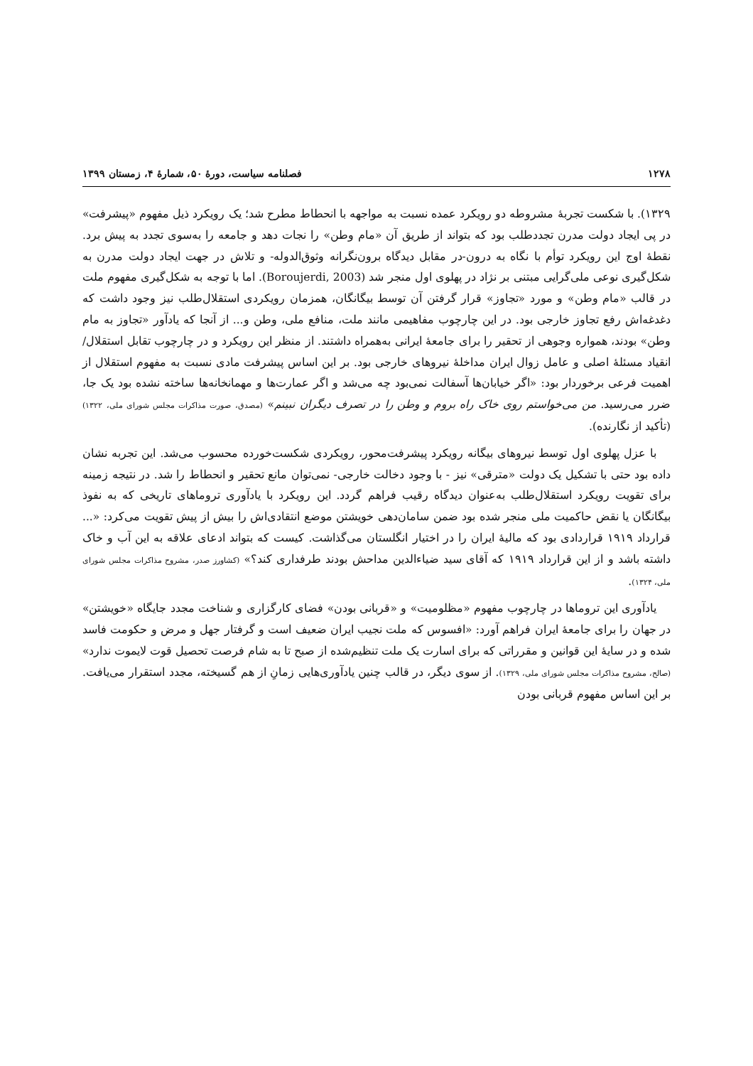۱۲۷۸ فصلنامه سیاست، دورهٔ ۵۰، شمارهٔ ۴، زمستان ۱۳۹۹
۱۳۲۹). با شکست تجربهٔ مشروطه دو رویکرد عمده نسبت به مواجهه با انحطاط مطرح شد؛ یک رویکرد ذیل مفهوم «پیشرفت» در پی ایجاد دولت مدرن تجددطلب بود که بتواند از طریق آن «مام وطن» را نجات دهد و جامعه را به‌سوی تجدد به پیش برد. نقطهٔ اوج این رویکرد توأم با نگاه به درون-در مقابل دیدگاه برون‌نگرانه وثوق‌الدوله- و تلاش در جهت ایجاد دولت مدرن به شکل‌گیری نوعی ملی‌گرایی مبتنی بر نژاد در پهلوی اول منجر شد (Boroujerdi, 2003). اما با توجه به شکل‌گیری مفهوم ملت در قالب «مام وطن» و مورد «تجاوز» قرار گرفتن آن توسط بیگانگان، همزمان رویکردی استقلال‌طلب نیز وجود داشت که دغدغه‌اش رفع تجاوز خارجی بود. در این چارچوب مفاهیمی مانند ملت، منافع ملی، وطن و... از آنجا که یادآور «تجاوز به مام وطن» بودند، همواره وجوهی از تحقیر را برای جامعهٔ ایرانی به‌همراه داشتند. از منظر این رویکرد و در چارچوب تقابل استقلال/ انقیاد مسئلهٔ اصلی و عامل زوال ایران مداخلهٔ نیروهای خارجی بود. بر این اساس پیشرفت مادی نسبت به مفهوم استقلال از اهمیت فرعی برخوردار بود: «اگر خیابان‌ها آسفالت نمی‌بود چه می‌شد و اگر عمارت‌ها و مهمانخانه‌ها ساخته نشده بود یک جا، ضرر می‌رسید. من می‌خواستم روی خاک راه بروم و وطن را در تصرف دیگران نبینم» (مصدق، صورت مذاکرات مجلس شورای ملی، ۱۳۲۲) (تأکید از نگارنده).
با عزل پهلوی اول توسط نیروهای بیگانه رویکرد پیشرفت‌محور، رویکردی شکست‌خورده محسوب می‌شد. این تجربه نشان داده بود حتی با تشکیل یک دولت «مترقی» نیز - با وجود دخالت خارجی- نمی‌توان مانع تحقیر و انحطاط را شد. در نتیجه زمینه برای تقویت رویکرد استقلال‌طلب به‌عنوان دیدگاه رقیب فراهم گردد. این رویکرد با یادآوری تروماهای تاریخی که به نفوذ بیگانگان یا نقض حاکمیت ملی منجر شده بود ضمن سامان‌دهی خویشتن موضع انتقادی‌اش را بیش از پیش تقویت می‌کرد: «... قرارداد ۱۹۱۹ قراردادی بود که مالیهٔ ایران را در اختیار انگلستان می‌گذاشت. کیست که بتواند ادعای علاقه به این آب و خاک داشته باشد و از این قرارداد ۱۹۱۹ که آقای سید ضیاءالدین مداحش بودند طرفداری کند؟» (کشاورز صدر، مشروح مذاکرات مجلس شورای ملی، ۱۳۲۴).
یادآوری این تروماها در چارچوب مفهوم «مظلومیت» و «قربانی بودن» فضای کارگزاری و شناخت مجدد جایگاه «خویشتن» در جهان را برای جامعهٔ ایران فراهم آورد: «افسوس که ملت نجیب ایران ضعیف است و گرفتار جهل و مرض و حکومت فاسد شده و در سایهٔ این قوانین و مقرراتی که برای اسارت یک ملت تنظیم‌شده از صبح تا به شام فرصت تحصیل قوت لایموت ندارد» (صالح، مشروح مذاکرات مجلس شورای ملی، ۱۳۲۹). از سوی دیگر، در قالب چنین یادآوری‌هایی زمانِ از هم گسیخته، مجدد استقرار می‌یافت. بر این اساس مفهوم قربانی بودن